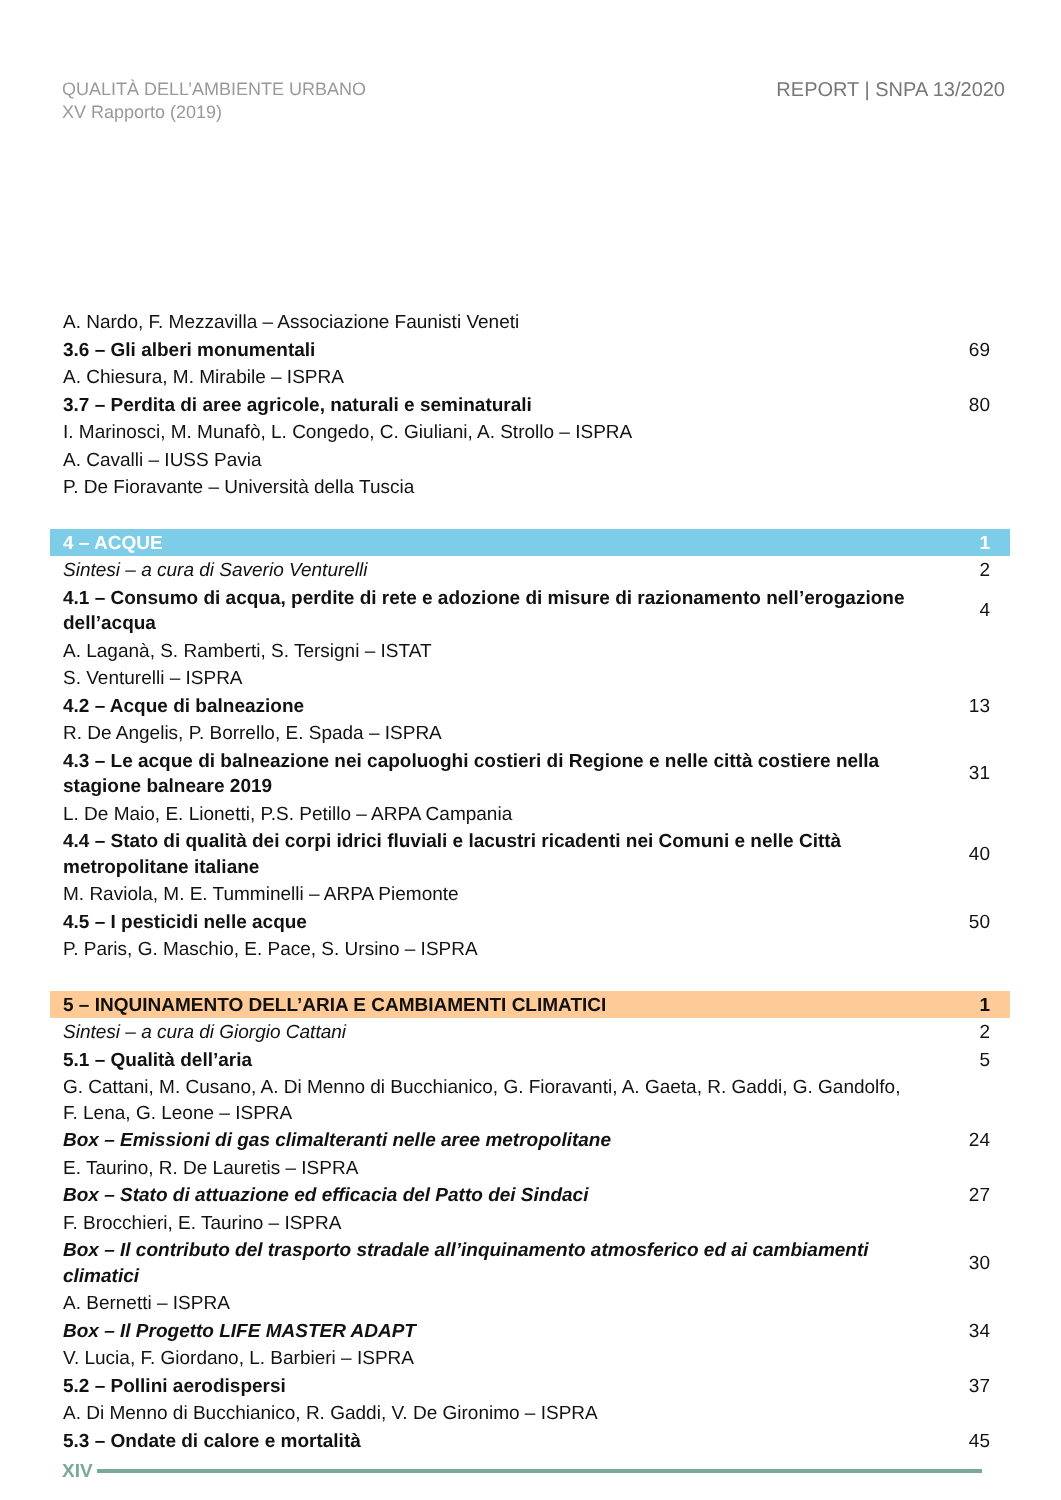QUALITÀ DELL’AMBIENTE URBANO
XV Rapporto (2019)
REPORT | SNPA 13/2020
| A. Nardo, F. Mezzavilla – Associazione Faunisti Veneti | |
| 3.6 – Gli alberi monumentali | 69 |
| A. Chiesura, M. Mirabile – ISPRA | |
| 3.7 – Perdita di aree agricole, naturali e seminaturali | 80 |
| I. Marinosci, M. Munafò, L. Congedo, C. Giuliani, A. Strollo – ISPRA | |
| A. Cavalli – IUSS Pavia | |
| P. De Fioravante – Università della Tuscia | |
| 4 – ACQUE | 1 |
| Sintesi – a cura di Saverio Venturelli | 2 |
| 4.1 – Consumo di acqua, perdite di rete e adozione di misure di razionamento nell’erogazione dell’acqua | 4 |
| A. Laganà, S. Ramberti, S. Tersigni – ISTAT | |
| S. Venturelli – ISPRA | |
| 4.2 – Acque di balneazione | 13 |
| R. De Angelis, P. Borrello, E. Spada – ISPRA | |
| 4.3 – Le acque di balneazione nei capoluoghi costieri di Regione e nelle città costiere nella stagione balneare 2019 | 31 |
| L. De Maio, E. Lionetti, P.S. Petillo – ARPA Campania | |
| 4.4 – Stato di qualità dei corpi idrici fluviali e lacustri ricadenti nei Comuni e nelle Città metropolitane italiane | 40 |
| M. Raviola, M. E. Tumminelli – ARPA Piemonte | |
| 4.5 – I pesticidi nelle acque | 50 |
| P. Paris, G. Maschio, E. Pace, S. Ursino – ISPRA | |
| 5 – INQUINAMENTO DELL’ARIA E CAMBIAMENTI CLIMATICI | 1 |
| Sintesi – a cura di Giorgio Cattani | 2 |
| 5.1 – Qualità dell’aria | 5 |
| G. Cattani, M. Cusano, A. Di Menno di Bucchianico, G. Fioravanti, A. Gaeta, R. Gaddi, G. Gandolfo, F. Lena, G. Leone – ISPRA | |
| Box – Emissioni di gas climalteranti nelle aree metropolitane | 24 |
| E. Taurino, R. De Lauretis – ISPRA | |
| Box – Stato di attuazione ed efficacia del Patto dei Sindaci | 27 |
| F. Brocchieri, E. Taurino – ISPRA | |
| Box – Il contributo del trasporto stradale all’inquinamento atmosferico ed ai cambiamenti climatici | 30 |
| A. Bernetti – ISPRA | |
| Box – Il Progetto LIFE MASTER ADAPT | 34 |
| V. Lucia, F. Giordano, L. Barbieri – ISPRA | |
| 5.2 – Pollini aerodispersi | 37 |
| A. Di Menno di Bucchianico, R. Gaddi, V. De Gironimo – ISPRA | |
| 5.3 – Ondate di calore e mortalità | 45 |
XIV